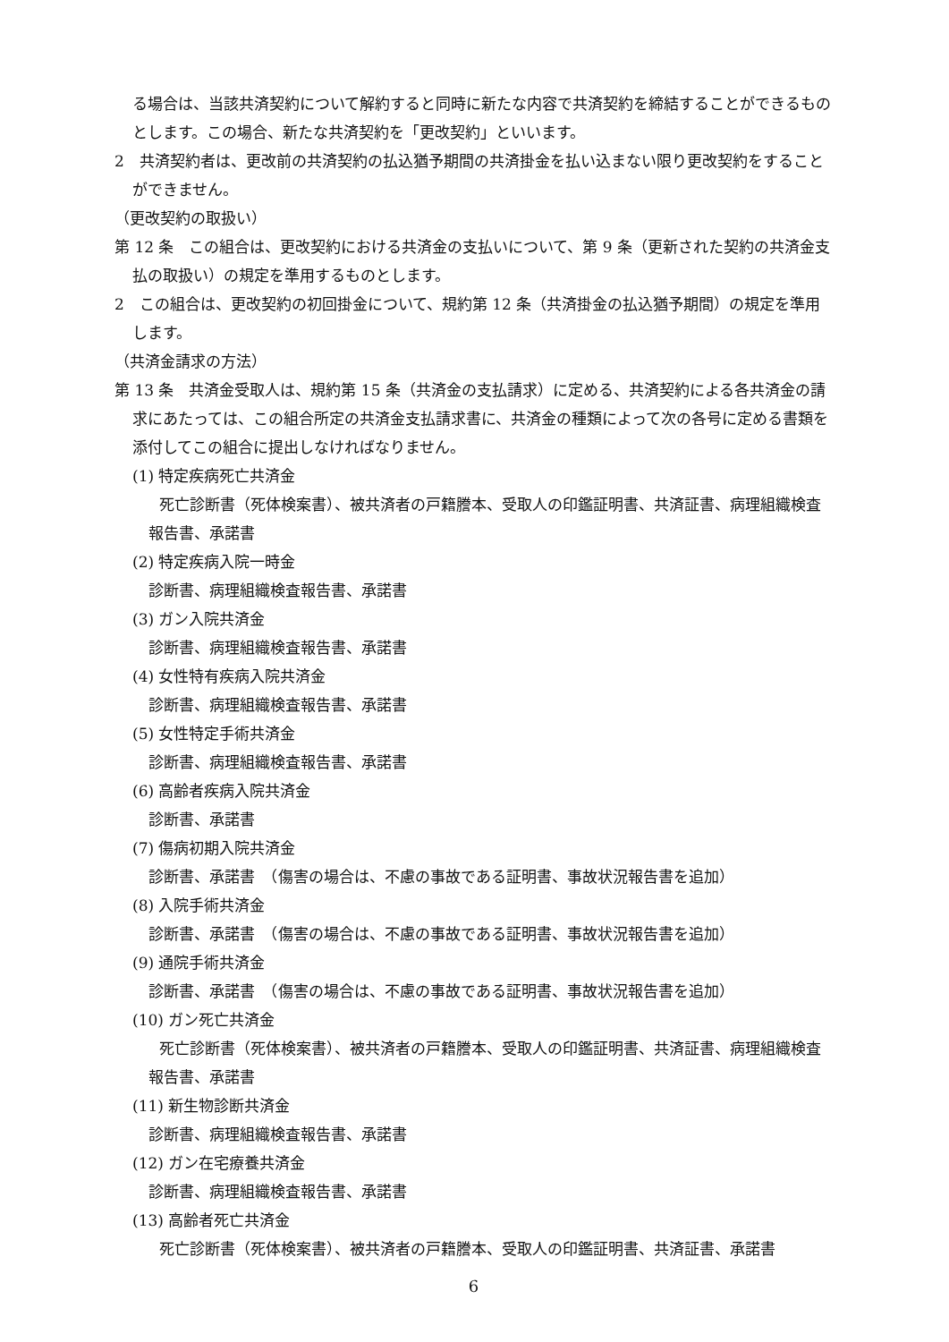る場合は、当該共済契約について解約すると同時に新たな内容で共済契約を締結することができるものとします。この場合、新たな共済契約を「更改契約」といいます。
2　共済契約者は、更改前の共済契約の払込猶予期間の共済掛金を払い込まない限り更改契約をすることができません。
（更改契約の取扱い）
第 12 条　この組合は、更改契約における共済金の支払いについて、第 9 条（更新された契約の共済金支払の取扱い）の規定を準用するものとします。
2　この組合は、更改契約の初回掛金について、規約第 12 条（共済掛金の払込猶予期間）の規定を準用します。
（共済金請求の方法）
第 13 条　共済金受取人は、規約第 15 条（共済金の支払請求）に定める、共済契約による各共済金の請求にあたっては、この組合所定の共済金支払請求書に、共済金の種類によって次の各号に定める書類を添付してこの組合に提出しなければなりません。
(1) 特定疾病死亡共済金
死亡診断書（死体検案書）、被共済者の戸籍謄本、受取人の印鑑証明書、共済証書、病理組織検査報告書、承諾書
(2) 特定疾病入院一時金
診断書、病理組織検査報告書、承諾書
(3) ガン入院共済金
診断書、病理組織検査報告書、承諾書
(4) 女性特有疾病入院共済金
診断書、病理組織検査報告書、承諾書
(5) 女性特定手術共済金
診断書、病理組織検査報告書、承諾書
(6) 高齢者疾病入院共済金
診断書、承諾書
(7) 傷病初期入院共済金
診断書、承諾書　（傷害の場合は、不慮の事故である証明書、事故状況報告書を追加）
(8) 入院手術共済金
診断書、承諾書　（傷害の場合は、不慮の事故である証明書、事故状況報告書を追加）
(9) 通院手術共済金
診断書、承諾書　（傷害の場合は、不慮の事故である証明書、事故状況報告書を追加）
(10) ガン死亡共済金
死亡診断書（死体検案書）、被共済者の戸籍謄本、受取人の印鑑証明書、共済証書、病理組織検査報告書、承諾書
(11) 新生物診断共済金
診断書、病理組織検査報告書、承諾書
(12) ガン在宅療養共済金
診断書、病理組織検査報告書、承諾書
(13) 高齢者死亡共済金
死亡診断書（死体検案書）、被共済者の戸籍謄本、受取人の印鑑証明書、共済証書、承諾書
6